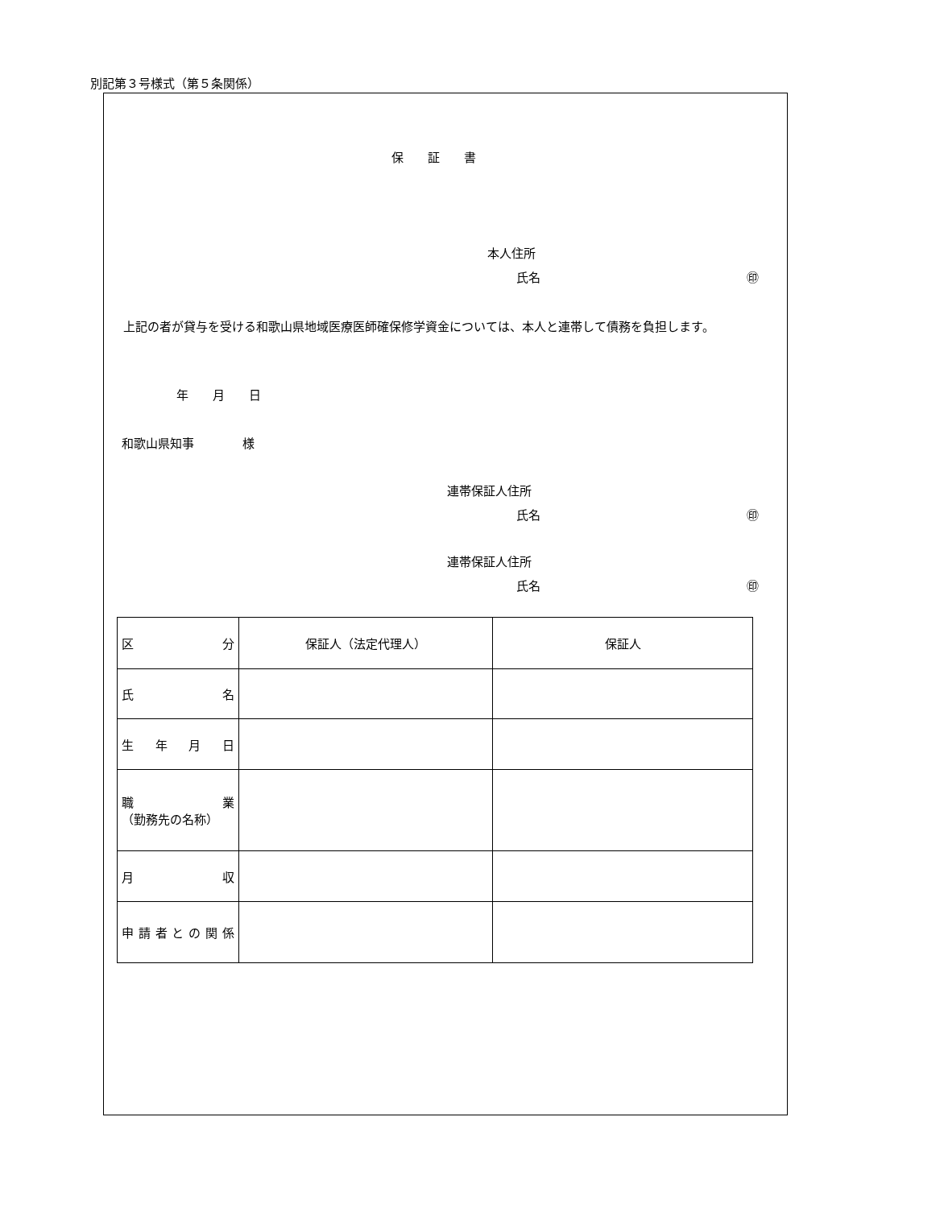別記第３号様式（第５条関係）
保証書
本人住所
氏名 ㊞
上記の者が貸与を受ける和歌山県地域医療医師確保修学資金については、本人と連帯して債務を負担します。
年　　月　　日
和歌山県知事　　　　様
連帯保証人住所
氏名 ㊞
連帯保証人住所
氏名 ㊞
| 区 分 | 保証人（法定代理人） | 保証人 |
| --- | --- | --- |
| 氏 名 | | |
| 生 年 月 日 | | |
| 職 業 （勤務先の名称） | | |
| 月 収 | | |
| 申 請 者 と の 関 係 | | |